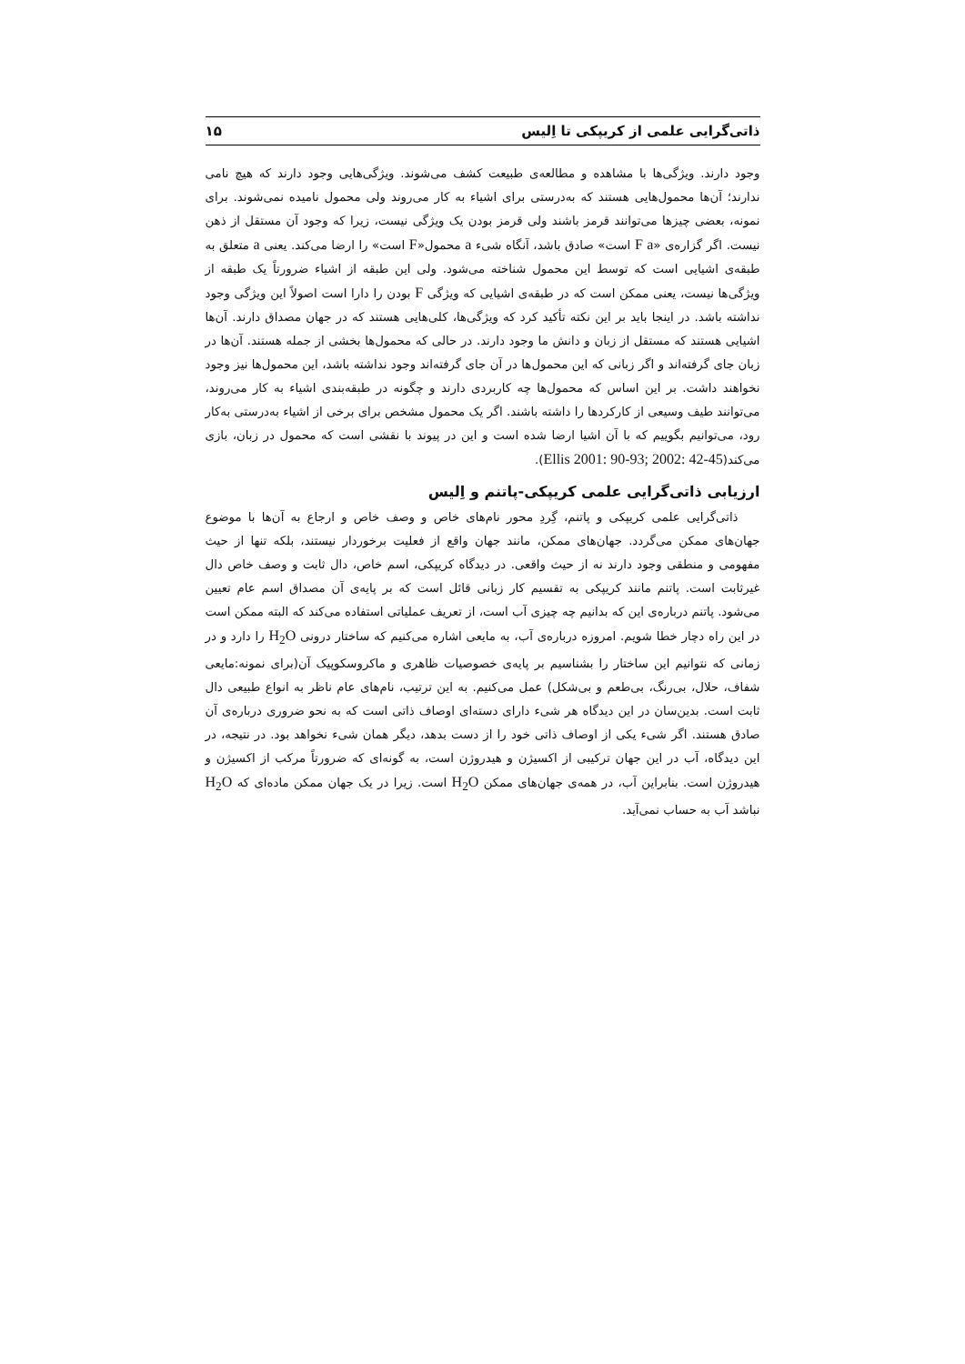ذاتی‌گرایی علمی از کریپکی تا اِلیس ۱۵
وجود دارند. ویژگی‌ها با مشاهده و مطالعه‌ی طبیعت کشف می‌شوند. ویژگی‌هایی وجود دارند که هیچ نامی ندارند؛ آن‌ها محمول‌هایی هستند که به‌درستی برای اشیاء به کار می‌روند ولی محمول نامیده نمی‌شوند. برای نمونه، بعضی چیزها می‌توانند قرمز باشند ولی قرمز بودن یک ویژگی نیست، زیرا که وجود آن مستقل از ذهن نیست. اگر گزاره‌ی «F a است» صادق باشد، آنگاه شیء a محمول«F است» را ارضا می‌کند. یعنی a متعلق به طبقه‌ی اشیایی است که توسط این محمول شناخته می‌شود. ولی این طبقه از اشیاء ضرورتاً یک طبقه از ویژگی‌ها نیست، یعنی ممکن است که در طبقه‌ی اشیایی که ویژگی F بودن را دارا است اصولاً این ویژگی وجود نداشته باشد. در اینجا باید بر این نکته تأکید کرد که ویژگی‌ها، کلی‌هایی هستند که در جهان مصداق دارند. آن‌ها اشیایی هستند که مستقل از زبان و دانش ما وجود دارند. در حالی که محمول‌ها بخشی از جمله هستند. آن‌ها در زبان جای گرفته‌اند و اگر زبانی که این محمول‌ها در آن جای گرفته‌اند وجود نداشته باشد، این محمول‌ها نیز وجود نخواهند داشت. بر این اساس که محمول‌ها چه کاربردی دارند و چگونه در طبقه‌بندی اشیاء به کار می‌روند، می‌توانند طیف وسیعی از کارکردها را داشته باشند. اگر یک محمول مشخص برای برخی از اشیاء به‌درستی به‌کار رود، می‌توانیم بگوییم که با آن اشیا ارضا شده است و این در پیوند با نقشی است که محمول در زبان، بازی می‌کند(Ellis 2001: 90-93; 2002: 42-45).
ارزیابی ذاتی‌گرایی علمی کریپکی-پاتنم و اِلیس
ذاتی‌گرایی علمی کریپکی و پاتنم، گِردِ محور نام‌های خاص و وصف خاص و ارجاع به آن‌ها با موضوع جهان‌های ممکن می‌گردد. جهان‌های ممکن، مانند جهان واقع از فعلیت برخوردار نیستند، بلکه تنها از حیث مفهومی و منطقی وجود دارند نه از حیث واقعی. در دیدگاه کریپکی، اسم خاص، دال ثابت و وصف خاص دال غیرثابت است. پاتنم مانند کریپکی به تقسیم کار زبانی قائل است که بر پایه‌ی آن مصداق اسم عام تعیین می‌شود. پاتنم درباره‌ی این که بدانیم چه چیزی آب است، از تعریف عملیاتی استفاده می‌کند که البته ممکن است در این راه دچار خطا شویم. امروزه درباره‌ی آب، به مایعی اشاره می‌کنیم که ساختار درونی H<sub>2</sub>O را دارد و در زمانی که نتوانیم این ساختار را بشناسیم بر پایه‌ی خصوصیات ظاهری و ماکروسکوپیک آن(برای نمونه:مایعی شفاف، حلال، بی‌رنگ، بی‌طعم و بی‌شکل) عمل می‌کنیم. به این ترتیب، نام‌های عام ناظر به انواع طبیعی دال ثابت است. بدین‌سان در این دیدگاه هر شیء دارای دسته‌ای اوصاف ذاتی است که به نحو ضروری درباره‌ی آن صادق هستند. اگر شیء یکی از اوصاف ذاتی خود را از دست بدهد، دیگر همان شیء نخواهد بود. در نتیجه، در این دیدگاه، آب در این جهان ترکیبی از اکسیژن و هیدروژن است، به گونه‌ای که ضرورتاً مرکب از اکسیژن و هیدروژن است. بنابراین آب، در همه‌ی جهان‌های ممکن H<sub>2</sub>O است. زیرا در یک جهان ممکن ماده‌ای که H<sub>2</sub>O نباشد آب به حساب نمی‌آید.